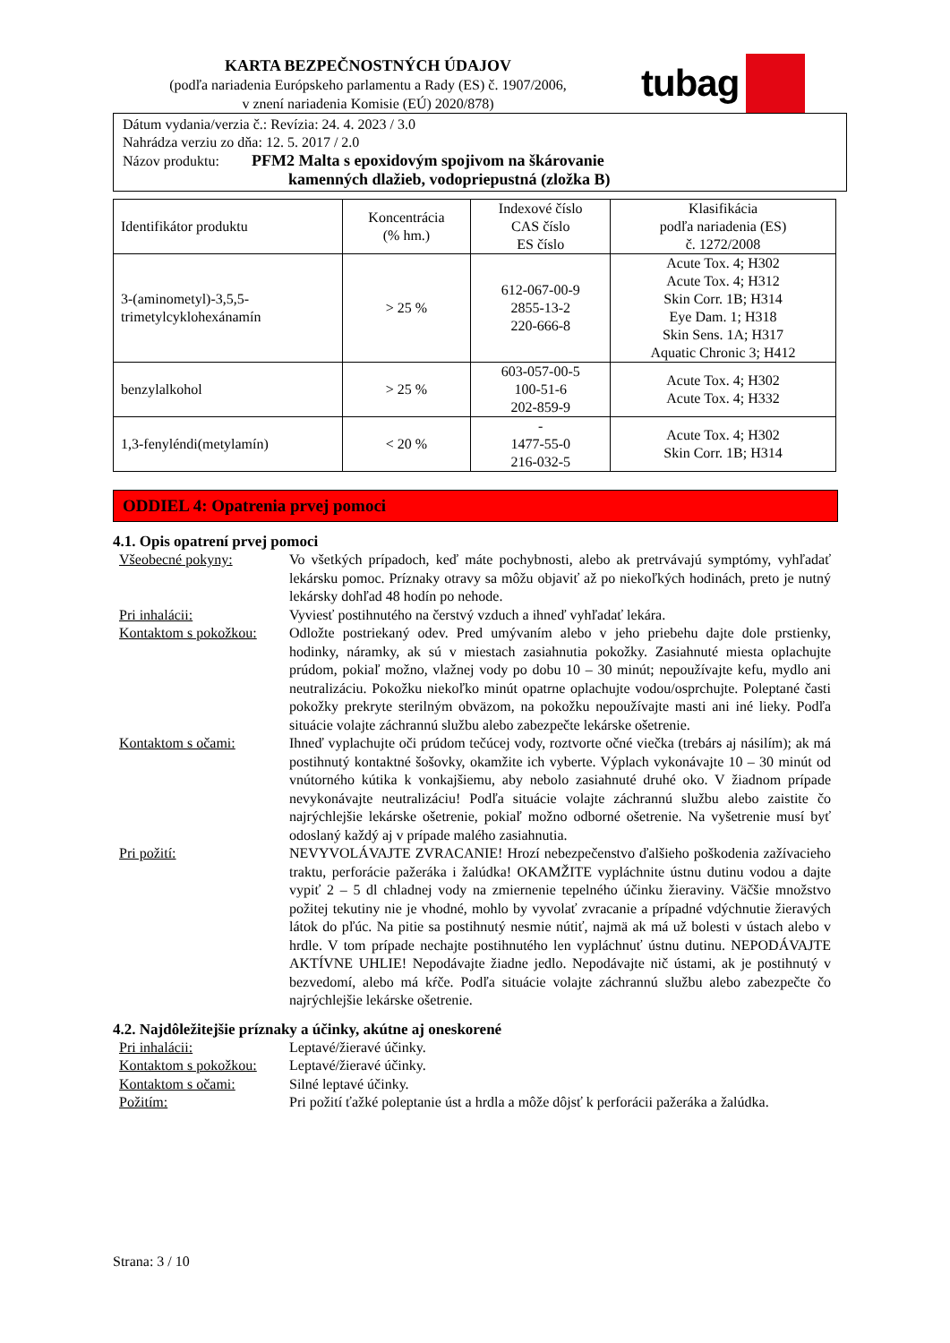KARTA BEZPEČNOSTNÝCH ÚDAJOV
(podľa nariadenia Európskeho parlamentu a Rady (ES) č. 1907/2006,
v znení nariadenia Komisie (EÚ) 2020/878)
tubag
Dátum vydania/verzia č.: Revízia: 24. 4. 2023 / 3.0
Nahrádza verziu zo dňa: 12. 5. 2017 / 2.0
Názov produktu: PFM2 Malta s epoxidovým spojivom na škárovanie
kamenných dlažieb, vodopriepustná (zložka B)
| Identifikátor produktu | Koncentrácia (% hm.) | Indexové číslo CAS číslo ES číslo | Klasifikácia podľa nariadenia (ES) č. 1272/2008 |
| --- | --- | --- | --- |
| 3-(aminometyl)-3,5,5- trimetylcyklohexánamín | > 25 % | 612-067-00-9 2855-13-2 220-666-8 | Acute Tox. 4; H302 Acute Tox. 4; H312 Skin Corr. 1B; H314 Eye Dam. 1; H318 Skin Sens. 1A; H317 Aquatic Chronic 3; H412 |
| benzylalkohol | > 25 % | 603-057-00-5 100-51-6 202-859-9 | Acute Tox. 4; H302 Acute Tox. 4; H332 |
| 1,3-fenyléndi(metylamín) | < 20 % | - 1477-55-0 216-032-5 | Acute Tox. 4; H302 Skin Corr. 1B; H314 |
ODDIEL 4: Opatrenia prvej pomoci
4.1. Opis opatrení prvej pomoci
Všeobecné pokyny: Vo všetkých prípadoch, keď máte pochybnosti, alebo ak pretrvávajú symptómy, vyhľadať lekársku pomoc. Príznaky otravy sa môžu objaviť až po niekoľkých hodinách, preto je nutný lekársky dohľad 48 hodín po nehode.
Pri inhalácii: Vyviesť postihnutého na čerstvý vzduch a ihneď vyhľadať lekára.
Kontaktom s pokožkou:
Odložte postriekaný odev. Pred umývaním alebo v jeho priebehu dajte dole prstienky, hodinky, náramky, ak sú v miestach zasiahnutia pokožky. Zasiahnuté miesta oplachujte prúdom, pokiaľ možno, vlažnej vody po dobu 10 – 30 minút; nepoužívajte kefu, mydlo ani neutralizáciu. Pokožku niekoľko minút opatrne oplachujte vodou/osprchujte. Poleptané časti pokožky prekryte sterilným obväzom, na pokožku nepoužívajte masti ani iné lieky. Podľa situácie volajte záchrannú službu alebo zabezpečte lekárske ošetrenie.
Kontaktom s očami: Ihneď vyplachujte oči prúdom tečúcej vody, roztvorte očné viečka (trebárs aj násilím); ak má postihnutý kontaktné šošovky, okamžite ich vyberte. Výplach vykonávajte 10 – 30 minút od vnútorného kútika k vonkajšiemu, aby nebolo zasiahnuté druhé oko. V žiadnom prípade nevykonávajte neutralizáciu! Podľa situácie volajte záchrannú službu alebo zaistite čo najrýchlejšie lekárske ošetrenie, pokiaľ možno odborné ošetrenie. Na vyšetrenie musí byť odoslaný každý aj v prípade malého zasiahnutia.
Pri požití: NEVYVOLÁVAJTE ZVRACANIE! Hrozí nebezpečenstvo ďalšieho poškodenia zažívacieho traktu, perforácie pažeráka i žalúdka! OKAMŽITE vypláchnite ústnu dutinu vodou a dajte vypiť 2 – 5 dl chladnej vody na zmiernenie tepelného účinku žieraviny. Väčšie množstvo požitej tekutiny nie je vhodné, mohlo by vyvolať zvracanie a prípadné vdýchnutie žieravých látok do pľúc. Na pitie sa postihnutý nesmie nútiť, najmä ak má už bolesti v ústach alebo v hrdle. V tom prípade nechajte postihnutého len vypláchnuť ústnu dutinu. NEPODÁVAJTE AKTÍVNE UHLIE! Nepodávajte žiadne jedlo. Nepodávajte nič ústami, ak je postihnutý v bezvedomí, alebo má kŕče. Podľa situácie volajte záchrannú službu alebo zabezpečte čo najrýchlejšie lekárske ošetrenie.
4.2. Najdôležitejšie príznaky a účinky, akútne aj oneskorené
Pri inhalácii: Leptavé/žieravé účinky.
Kontaktom s pokožkou:
Leptavé/žieravé účinky.
Kontaktom s očami: Silné leptavé účinky.
Požitím: Pri požití ťažké poleptanie úst a hrdla a môže dôjsť k perforácii pažeráka a žalúdka.
Strana: 3 / 10